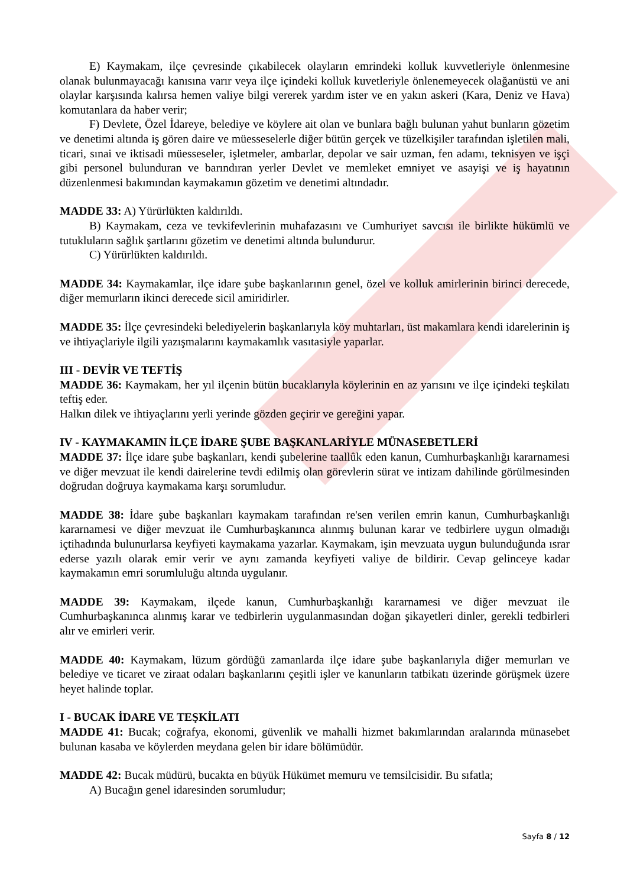E) Kaymakam, ilçe çevresinde çıkabilecek olayların emrindeki kolluk kuvvetleriyle önlenmesine olanak bulunmayacağı kanısına varır veya ilçe içindeki kolluk kuvetleriyle önlenemeyecek olağanüstü ve ani olaylar karşısında kalırsa hemen valiye bilgi vererek yardım ister ve en yakın askeri (Kara, Deniz ve Hava) komutanlara da haber verir;
F) Devlete, Özel İdareye, belediye ve köylere ait olan ve bunlara bağlı bulunan yahut bunların gözetim ve denetimi altında iş gören daire ve müesseselerle diğer bütün gerçek ve tüzelkişiler tarafından işletilen mali, ticari, sınai ve iktisadi müesseseler, işletmeler, ambarlar, depolar ve sair uzman, fen adamı, teknisyen ve işçi gibi personel bulunduran ve barındıran yerler Devlet ve memleket emniyet ve asayişi ve iş hayatının düzenlenmesi bakımından kaymakamın gözetim ve denetimi altındadır.
MADDE 33: A) Yürürlükten kaldırıldı.
B) Kaymakam, ceza ve tevkifevlerinin muhafazasını ve Cumhuriyet savcısı ile birlikte hükümlü ve tutukluların sağlık şartlarını gözetim ve denetimi altında bulundurur.
C) Yürürlükten kaldırıldı.
MADDE 34: Kaymakamlar, ilçe idare şube başkanlarının genel, özel ve kolluk amirlerinin birinci derecede, diğer memurların ikinci derecede sicil amiridirler.
MADDE 35: İlçe çevresindeki belediyelerin başkanlarıyla köy muhtarları, üst makamlara kendi idarelerinin iş ve ihtiyaçlariyle ilgili yazışmalarını kaymakamlık vasıtasiyle yaparlar.
III - DEVİR VE TEFTİŞ
MADDE 36: Kaymakam, her yıl ilçenin bütün bucaklarıyla köylerinin en az yarısını ve ilçe içindeki teşkilatı teftiş eder.
Halkın dilek ve ihtiyaçlarını yerli yerinde gözden geçirir ve gereğini yapar.
IV - KAYMAKAMIN İLÇE İDARE ŞUBE BAŞKANLARİYLE MÜNASEBETLERİ
MADDE 37: İlçe idare şube başkanları, kendi şubelerine taallûk eden kanun, Cumhurbaşkanlığı kararnamesi ve diğer mevzuat ile kendi dairelerine tevdi edilmiş olan görevlerin sürat ve intizam dahilinde görülmesinden doğrudan doğruya kaymakama karşı sorumludur.
MADDE 38: İdare şube başkanları kaymakam tarafından re'sen verilen emrin kanun, Cumhurbaşkanlığı kararnamesi ve diğer mevzuat ile Cumhurbaşkanınca alınmış bulunan karar ve tedbirlere uygun olmadığı içtihadında bulunurlarsa keyfiyeti kaymakama yazarlar. Kaymakam, işin mevzuata uygun bulunduğunda ısrar ederse yazılı olarak emir verir ve aynı zamanda keyfiyeti valiye de bildirir. Cevap gelinceye kadar kaymakamın emri sorumluluğu altında uygulanır.
MADDE 39: Kaymakam, ilçede kanun, Cumhurbaşkanlığı kararnamesi ve diğer mevzuat ile Cumhurbaşkanınca alınmış karar ve tedbirlerin uygulanmasından doğan şikayetleri dinler, gerekli tedbirleri alır ve emirleri verir.
MADDE 40: Kaymakam, lüzum gördüğü zamanlarda ilçe idare şube başkanlarıyla diğer memurları ve belediye ve ticaret ve ziraat odaları başkanlarını çeşitli işler ve kanunların tatbikatı üzerinde görüşmek üzere heyet halinde toplar.
I - BUCAK İDARE VE TEŞKİLATI
MADDE 41: Bucak; coğrafya, ekonomi, güvenlik ve mahalli hizmet bakımlarından aralarında münasebet bulunan kasaba ve köylerden meydana gelen bir idare bölümüdür.
MADDE 42: Bucak müdürü, bucakta en büyük Hükümet memuru ve temsilcisidir. Bu sıfatla;
A) Bucağın genel idaresinden sorumludur;
Sayfa 8 / 12